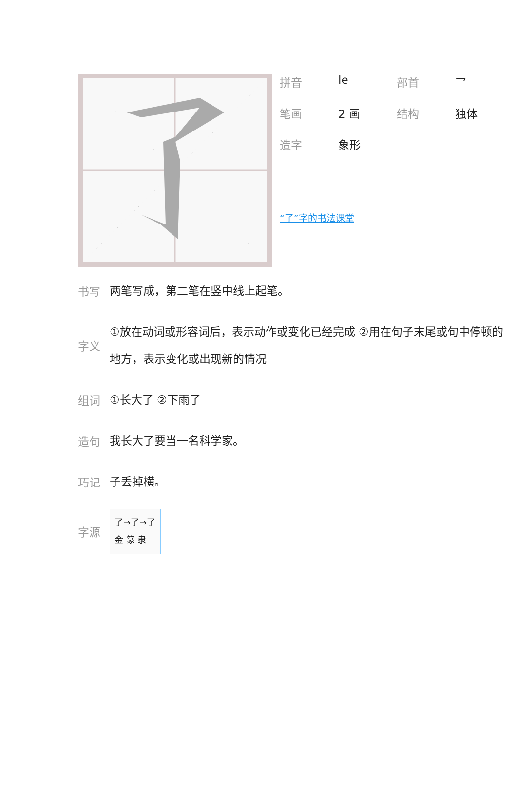| 拼音 | le | 部首 | 乛 |
| 笔画 | 2 画 | 结构 | 独体 |
| 造字 | 象形 | | |
“了”字的书法课堂
书写 两笔写成，第二笔在竖中线上起笔。
字义 ①放在动词或形容词后，表示动作或变化已经完成 ②用在句子末尾或句中停顿的地方，表示变化或出现新的情况
组词 ①长大了 ②下雨了
造句 我长大了要当一名科学家。
巧记 子丢掉横。
字源 了→了→了
金 篆 隶